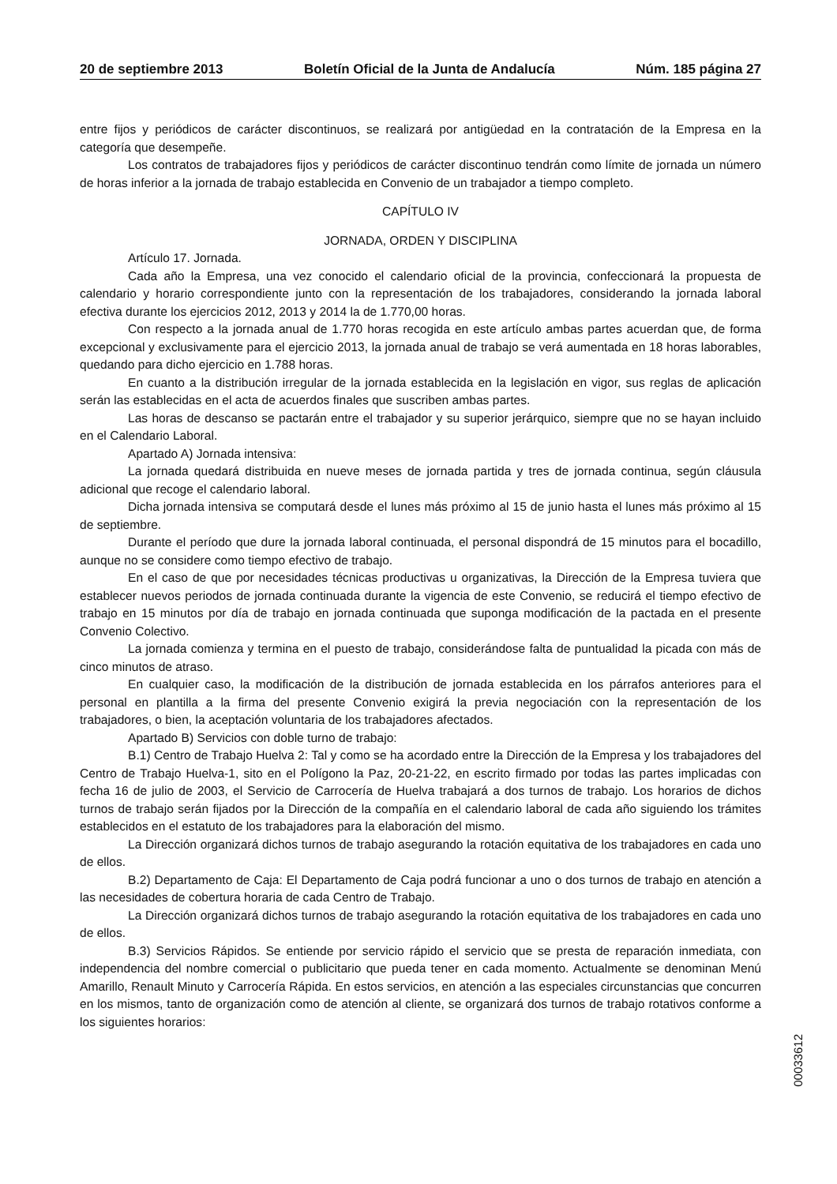20 de septiembre 2013 Boletín Oficial de la Junta de Andalucía Núm. 185 página 27
entre fijos y periódicos de carácter discontinuos, se realizará por antigüedad en la contratación de la Empresa en la categoría que desempeñe.
Los contratos de trabajadores fijos y periódicos de carácter discontinuo tendrán como límite de jornada un número de horas inferior a la jornada de trabajo establecida en Convenio de un trabajador a tiempo completo.
CAPÍTULO IV
JORNADA, ORDEN Y DISCIPLINA
Artículo 17. Jornada.
Cada año la Empresa, una vez conocido el calendario oficial de la provincia, confeccionará la propuesta de calendario y horario correspondiente junto con la representación de los trabajadores, considerando la jornada laboral efectiva durante los ejercicios 2012, 2013 y 2014 la de 1.770,00 horas.
Con respecto a la jornada anual de 1.770 horas recogida en este artículo ambas partes acuerdan que, de forma excepcional y exclusivamente para el ejercicio 2013, la jornada anual de trabajo se verá aumentada en 18 horas laborables, quedando para dicho ejercicio en 1.788 horas.
En cuanto a la distribución irregular de la jornada establecida en la legislación en vigor, sus reglas de aplicación serán las establecidas en el acta de acuerdos finales que suscriben ambas partes.
Las horas de descanso se pactarán entre el trabajador y su superior jerárquico, siempre que no se hayan incluido en el Calendario Laboral.
Apartado A) Jornada intensiva:
La jornada quedará distribuida en nueve meses de jornada partida y tres de jornada continua, según cláusula adicional que recoge el calendario laboral.
Dicha jornada intensiva se computará desde el lunes más próximo al 15 de junio hasta el lunes más próximo al 15 de septiembre.
Durante el período que dure la jornada laboral continuada, el personal dispondrá de 15 minutos para el bocadillo, aunque no se considere como tiempo efectivo de trabajo.
En el caso de que por necesidades técnicas productivas u organizativas, la Dirección de la Empresa tuviera que establecer nuevos periodos de jornada continuada durante la vigencia de este Convenio, se reducirá el tiempo efectivo de trabajo en 15 minutos por día de trabajo en jornada continuada que suponga modificación de la pactada en el presente Convenio Colectivo.
La jornada comienza y termina en el puesto de trabajo, considerándose falta de puntualidad la picada con más de cinco minutos de atraso.
En cualquier caso, la modificación de la distribución de jornada establecida en los párrafos anteriores para el personal en plantilla a la firma del presente Convenio exigirá la previa negociación con la representación de los trabajadores, o bien, la aceptación voluntaria de los trabajadores afectados.
Apartado B) Servicios con doble turno de trabajo:
B.1) Centro de Trabajo Huelva 2: Tal y como se ha acordado entre la Dirección de la Empresa y los trabajadores del Centro de Trabajo Huelva-1, sito en el Polígono la Paz, 20-21-22, en escrito firmado por todas las partes implicadas con fecha 16 de julio de 2003, el Servicio de Carrocería de Huelva trabajará a dos turnos de trabajo. Los horarios de dichos turnos de trabajo serán fijados por la Dirección de la compañía en el calendario laboral de cada año siguiendo los trámites establecidos en el estatuto de los trabajadores para la elaboración del mismo.
La Dirección organizará dichos turnos de trabajo asegurando la rotación equitativa de los trabajadores en cada uno de ellos.
B.2) Departamento de Caja: El Departamento de Caja podrá funcionar a uno o dos turnos de trabajo en atención a las necesidades de cobertura horaria de cada Centro de Trabajo.
La Dirección organizará dichos turnos de trabajo asegurando la rotación equitativa de los trabajadores en cada uno de ellos.
B.3) Servicios Rápidos. Se entiende por servicio rápido el servicio que se presta de reparación inmediata, con independencia del nombre comercial o publicitario que pueda tener en cada momento. Actualmente se denominan Menú Amarillo, Renault Minuto y Carrocería Rápida. En estos servicios, en atención a las especiales circunstancias que concurren en los mismos, tanto de organización como de atención al cliente, se organizará dos turnos de trabajo rotativos conforme a los siguientes horarios:
00033612